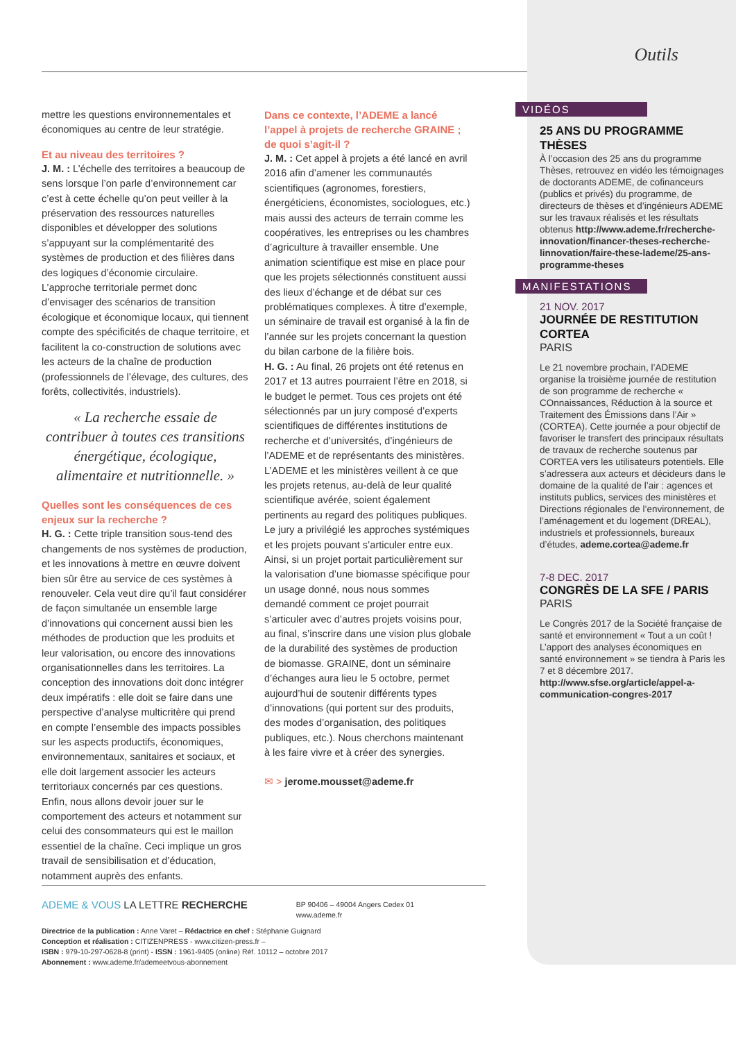mettre les questions environnementales et économiques au centre de leur stratégie.
Et au niveau des territoires ?
J. M. : L’échelle des territoires a beaucoup de sens lorsque l’on parle d’environnement car c’est à cette échelle qu’on peut veiller à la préservation des ressources naturelles disponibles et développer des solutions s’appuyant sur la complémentarité des systèmes de production et des filières dans des logiques d’économie circulaire. L’approche territoriale permet donc d’envisager des scénarios de transition écologique et économique locaux, qui tiennent compte des spécificités de chaque territoire, et facilitent la co-construction de solutions avec les acteurs de la chaîne de production (professionnels de l’élevage, des cultures, des forêts, collectivités, industriels).
« La recherche essaie de contribuer à toutes ces transitions énergétique, écologique, alimentaire et nutritionnelle. »
Quelles sont les conséquences de ces enjeux sur la recherche ?
H. G. : Cette triple transition sous-tend des changements de nos systèmes de production, et les innovations à mettre en œuvre doivent bien sûr être au service de ces systèmes à renouveler. Cela veut dire qu’il faut considérer de façon simultanée un ensemble large d’innovations qui concernent aussi bien les méthodes de production que les produits et leur valorisation, ou encore des innovations organisationnelles dans les territoires. La conception des innovations doit donc intégrer deux impératifs : elle doit se faire dans une perspective d’analyse multicritère qui prend en compte l’ensemble des impacts possibles sur les aspects productifs, économiques, environnementaux, sanitaires et sociaux, et elle doit largement associer les acteurs territoriaux concernés par ces questions. Enfin, nous allons devoir jouer sur le comportement des acteurs et notamment sur celui des consommateurs qui est le maillon essentiel de la chaîne. Ceci implique un gros travail de sensibilisation et d’éducation, notamment auprès des enfants.
Dans ce contexte, l’ADEME a lancé l’appel à projets de recherche GRAINE ; de quoi s’agit-il ?
J. M. : Cet appel à projets a été lancé en avril 2016 afin d’amener les communautés scientifiques (agronomes, forestiers, énergéticiens, économistes, sociologues, etc.) mais aussi des acteurs de terrain comme les coopératives, les entreprises ou les chambres d’agriculture à travailler ensemble. Une animation scientifique est mise en place pour que les projets sélectionnés constituent aussi des lieux d’échange et de débat sur ces problématiques complexes. À titre d’exemple, un séminaire de travail est organisé à la fin de l’année sur les projets concernant la question du bilan carbone de la filière bois.
H. G. : Au final, 26 projets ont été retenus en 2017 et 13 autres pourraient l’être en 2018, si le budget le permet. Tous ces projets ont été sélectionnés par un jury composé d’experts scientifiques de différentes institutions de recherche et d’universités, d’ingénieurs de l’ADEME et de représentants des ministères. L’ADEME et les ministères veillent à ce que les projets retenus, au-delà de leur qualité scientifique avérée, soient également pertinents au regard des politiques publiques. Le jury a privilégié les approches systémiques et les projets pouvant s’articuler entre eux. Ainsi, si un projet portait particulièrement sur la valorisation d’une biomasse spécifique pour un usage donné, nous nous sommes demandé comment ce projet pourrait s’articuler avec d’autres projets voisins pour, au final, s’inscrire dans une vision plus globale de la durabilité des systèmes de production de biomasse. GRAINE, dont un séminaire d’échanges aura lieu le 5 octobre, permet aujourd’hui de soutenir différents types d’innovations (qui portent sur des produits, des modes d’organisation, des politiques publiques, etc.). Nous cherchons maintenant à les faire vivre et à créer des synergies.
✉ > jerome.mousset@ademe.fr
Outils
VIDÉOS
25 ANS DU PROGRAMME THÈSES
À l’occasion des 25 ans du programme Thèses, retrouvez en vidéo les témoignages de doctorants ADEME, de cofinanceurs (publics et privés) du programme, de directeurs de thèses et d’ingénieurs ADEME sur les travaux réalisés et les résultats obtenus http://www.ademe.fr/recherche-innovation/financer-theses-recherche-linnovation/faire-these-lademe/25-ans-programme-theses
MANIFESTATIONS
21 NOV. 2017
JOURNÉE DE RESTITUTION CORTEA
PARIS
Le 21 novembre prochain, l’ADEME organise la troisième journée de restitution de son programme de recherche « COnnaissances, Réduction à la source et Traitement des Émissions dans l’Air » (CORTEA). Cette journée a pour objectif de favoriser le transfert des principaux résultats de travaux de recherche soutenus par CORTEA vers les utilisateurs potentiels. Elle s’adressera aux acteurs et décideurs dans le domaine de la qualité de l’air : agences et instituts publics, services des ministères et Directions régionales de l’environnement, de l’aménagement et du logement (DREAL), industriels et professionnels, bureaux d’études, ademe.cortea@ademe.fr
7-8 DEC. 2017
CONGRÈS DE LA SFE / PARIS
PARIS
Le Congrès 2017 de la Société française de santé et environnement « Tout a un coût ! L’apport des analyses économiques en santé environnement » se tiendra à Paris les 7 et 8 décembre 2017. http://www.sfse.org/article/appel-a-communication-congres-2017
ADEME & VOUS LA LETTRE RECHERCHE BP 90406 – 49004 Angers Cedex 01
www.ademe.fr
Directrice de la publication : Anne Varet – Rédactrice en chef : Stéphanie Guignard
Conception et réalisation : CITIZENPRESS - www.citizen-press.fr –
ISBN : 979-10-297-0628-8 (print) - ISSN : 1961-9405 (online) Réf. 10112 – octobre 2017
Abonnement : www.ademe.fr/ademeetvous-abonnement